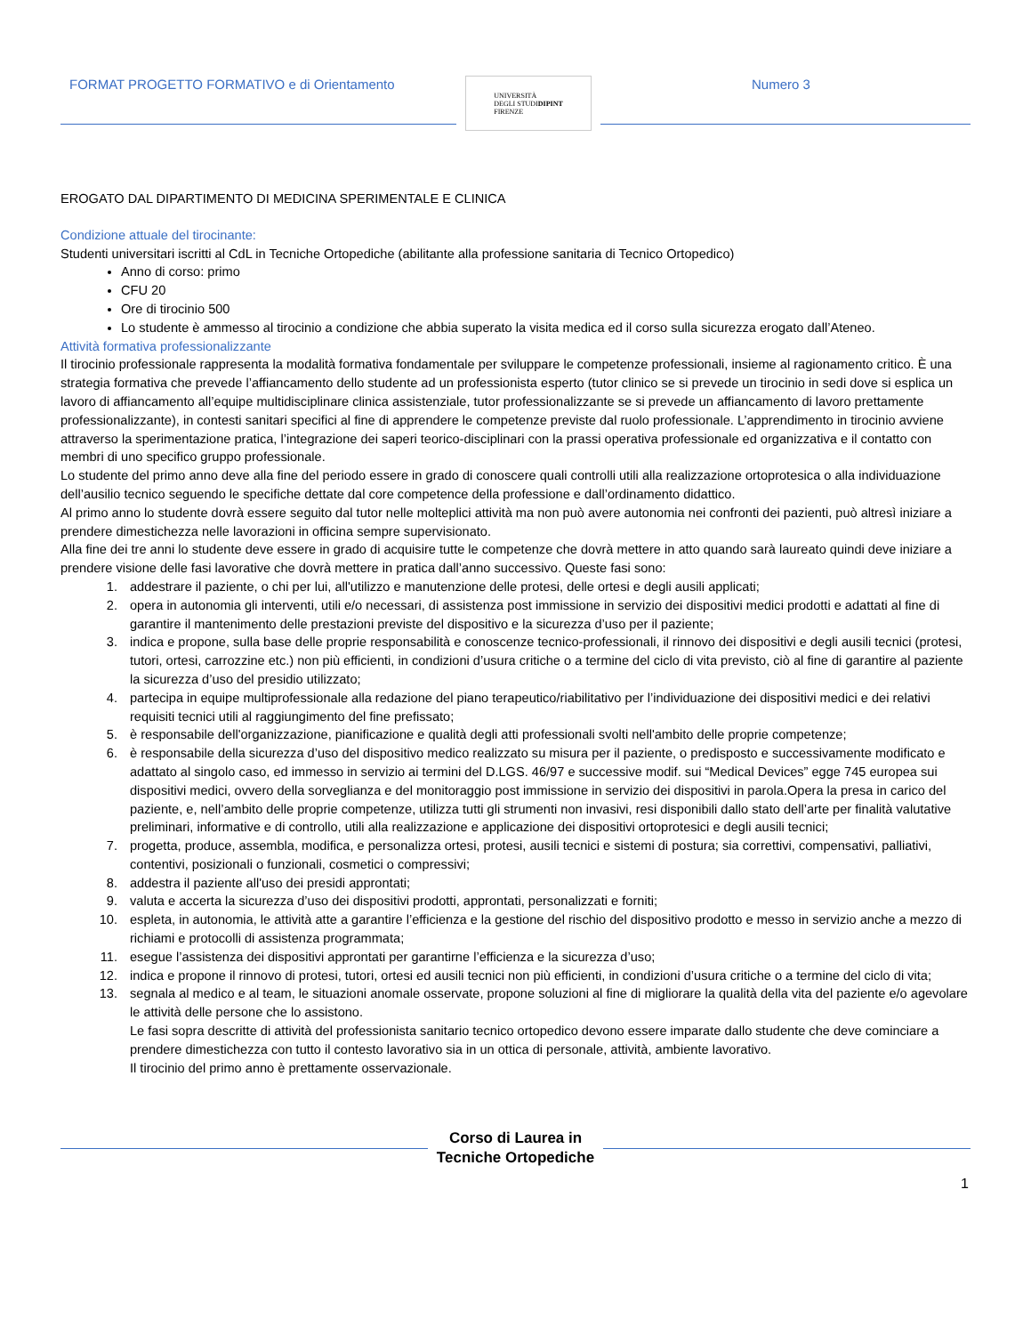FORMAT PROGETTO FORMATIVO e di Orientamento
UNIVERSITÀ
DEGLI STUDI
FIRENZE
DIPINT
Numero 3
EROGATO DAL DIPARTIMENTO DI MEDICINA SPERIMENTALE E CLINICA
Condizione attuale del tirocinante:
Studenti universitari iscritti al CdL in Tecniche Ortopediche (abilitante alla professione sanitaria di Tecnico Ortopedico)
Anno di corso: primo
CFU 20
Ore di tirocinio 500
Lo studente è ammesso al tirocinio a condizione che abbia superato la visita medica ed il corso sulla sicurezza erogato dall’Ateneo.
Attività formativa professionalizzante
Il tirocinio professionale rappresenta la modalità formativa fondamentale per sviluppare le competenze professionali, insieme al ragionamento critico. È una strategia formativa che prevede l’affiancamento dello studente ad un professionista esperto (tutor clinico se si prevede un tirocinio in sedi dove si esplica un lavoro di affiancamento all’equipe multidisciplinare clinica assistenziale, tutor professionalizzante se si prevede un affiancamento di lavoro prettamente professionalizzante), in contesti sanitari specifici al fine di apprendere le competenze previste dal ruolo professionale. L’apprendimento in tirocinio avviene attraverso la sperimentazione pratica, l’integrazione dei saperi teorico-disciplinari con la prassi operativa professionale ed organizzativa e il contatto con membri di uno specifico gruppo professionale.
Lo studente del primo anno deve alla fine del periodo essere in grado di conoscere quali controlli utili alla realizzazione ortoprotesica o alla individuazione dell’ausilio tecnico seguendo le specifiche dettate dal core competence della professione e dall’ordinamento didattico.
Al primo anno lo studente dovrà essere seguito dal tutor nelle molteplici attività ma non può avere autonomia nei confronti dei pazienti, può altresì iniziare a prendere dimestichezza nelle lavorazioni in officina sempre supervisionato.
Alla fine dei tre anni lo studente deve essere in grado di acquisire tutte le competenze che dovrà mettere in atto quando sarà laureato quindi deve iniziare a prendere visione delle fasi lavorative che dovrà mettere in pratica dall’anno successivo. Queste fasi sono:
1. addestrare il paziente, o chi per lui, all'utilizzo e manutenzione delle protesi, delle ortesi e degli ausili applicati;
2. opera in autonomia gli interventi, utili e/o necessari, di assistenza post immissione in servizio dei dispositivi medici prodotti e adattati al fine di garantire il mantenimento delle prestazioni previste del dispositivo e la sicurezza d’uso per il paziente;
3. indica e propone, sulla base delle proprie responsabilità e conoscenze tecnico-professionali, il rinnovo dei dispositivi e degli ausili tecnici (protesi, tutori, ortesi, carrozzine etc.) non più efficienti, in condizioni d’usura critiche o a termine del ciclo di vita previsto, ciò al fine di garantire al paziente la sicurezza d’uso del presidio utilizzato;
4. partecipa in equipe multiprofessionale alla redazione del piano terapeutico/riabilitativo per l’individuazione dei dispositivi medici e dei relativi requisiti tecnici utili al raggiungimento del fine prefissato;
5. è responsabile dell'organizzazione, pianificazione e qualità degli atti professionali svolti nell'ambito delle proprie competenze;
6. è responsabile della sicurezza d’uso del dispositivo medico realizzato su misura per il paziente, o predisposto e successivamente modificato e adattato al singolo caso, ed immesso in servizio ai termini del D.LGS. 46/97 e successive modif. sui “Medical Devices” egge 745 europea sui dispositivi medici, ovvero della sorveglianza e del monitoraggio post immissione in servizio dei dispositivi in parola.Opera la presa in carico del paziente, e, nell’ambito delle proprie competenze, utilizza tutti gli strumenti non invasivi, resi disponibili dallo stato dell’arte per finalità valutative preliminari, informative e di controllo, utili alla realizzazione e applicazione dei dispositivi ortoprotesici e degli ausili tecnici;
7. progetta, produce, assembla, modifica, e personalizza ortesi, protesi, ausili tecnici e sistemi di postura; sia correttivi, compensativi, palliativi, contentivi, posizionali o funzionali, cosmetici o compressivi;
8. addestra il paziente all'uso dei presidi approntati;
9. valuta e accerta la sicurezza d’uso dei dispositivi prodotti, approntati, personalizzati e forniti;
10. espleta, in autonomia, le attività atte a garantire l’efficienza e la gestione del rischio del dispositivo prodotto e messo in servizio anche a mezzo di richiami e protocolli di assistenza programmata;
11. esegue l’assistenza dei dispositivi approntati per garantirne l’efficienza e la sicurezza d’uso;
12. indica e propone il rinnovo di protesi, tutori, ortesi ed ausili tecnici non più efficienti, in condizioni d’usura critiche o a termine del ciclo di vita;
13. segnala al medico e al team, le situazioni anomale osservate, propone soluzioni al fine di migliorare la qualità della vita del paziente e/o agevolare le attività delle persone che lo assistono.
Le fasi sopra descritte di attività del professionista sanitario tecnico ortopedico devono essere imparate dallo studente che deve cominciare a prendere dimestichezza con tutto il contesto lavorativo sia in un ottica di personale, attività, ambiente lavorativo.
Il tirocinio del primo anno è prettamente osservazionale.
Corso di Laurea in
Tecniche Ortopediche
1